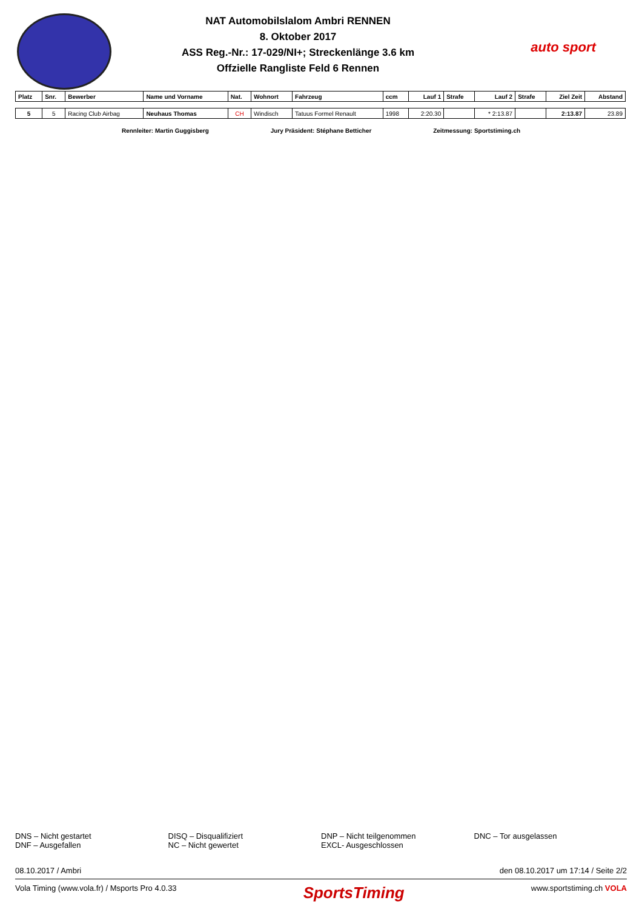NAT Automobilslalom Ambri RENNEN
8. Oktober 2017
ASS Reg.-Nr.: 17-029/NI+; Streckenlänge 3.6 km
Offzielle Rangliste Feld 6 Rennen
auto sport
| Platz | Snr. | Bewerber | Name und Vorname | Nat. | Wohnort | Fahrzeug | ccm | Lauf 1 | Strafe | Lauf 2 | Strafe | Ziel Zeit | Abstand |
| --- | --- | --- | --- | --- | --- | --- | --- | --- | --- | --- | --- | --- | --- |
| 5 | 5 | Racing Club Airbag | Neuhaus Thomas | CH | Windisch | Tatuus Formel Renault | 1998 | 2:20.30 | | * 2:13.87 | | 2:13.87 | 23.89 |
Rennleiter: Martin Guggisberg Jury Präsident: Stéphane Betticher Zeitmessung: Sportstiming.ch
DNS – Nicht gestartet
DNF – Ausgefallen
DISQ – Disqualifiziert
NC – Nicht gewertet
DNP – Nicht teilgenommen
EXCL- Ausgeschlossen
DNC – Tor ausgelassen
08.10.2017 / Ambri den 08.10.2017 um 17:14 / Seite 2/2
Vola Timing (www.vola.fr) / Msports Pro 4.0.33 SportsTiming www.sportstiming.ch VOLA